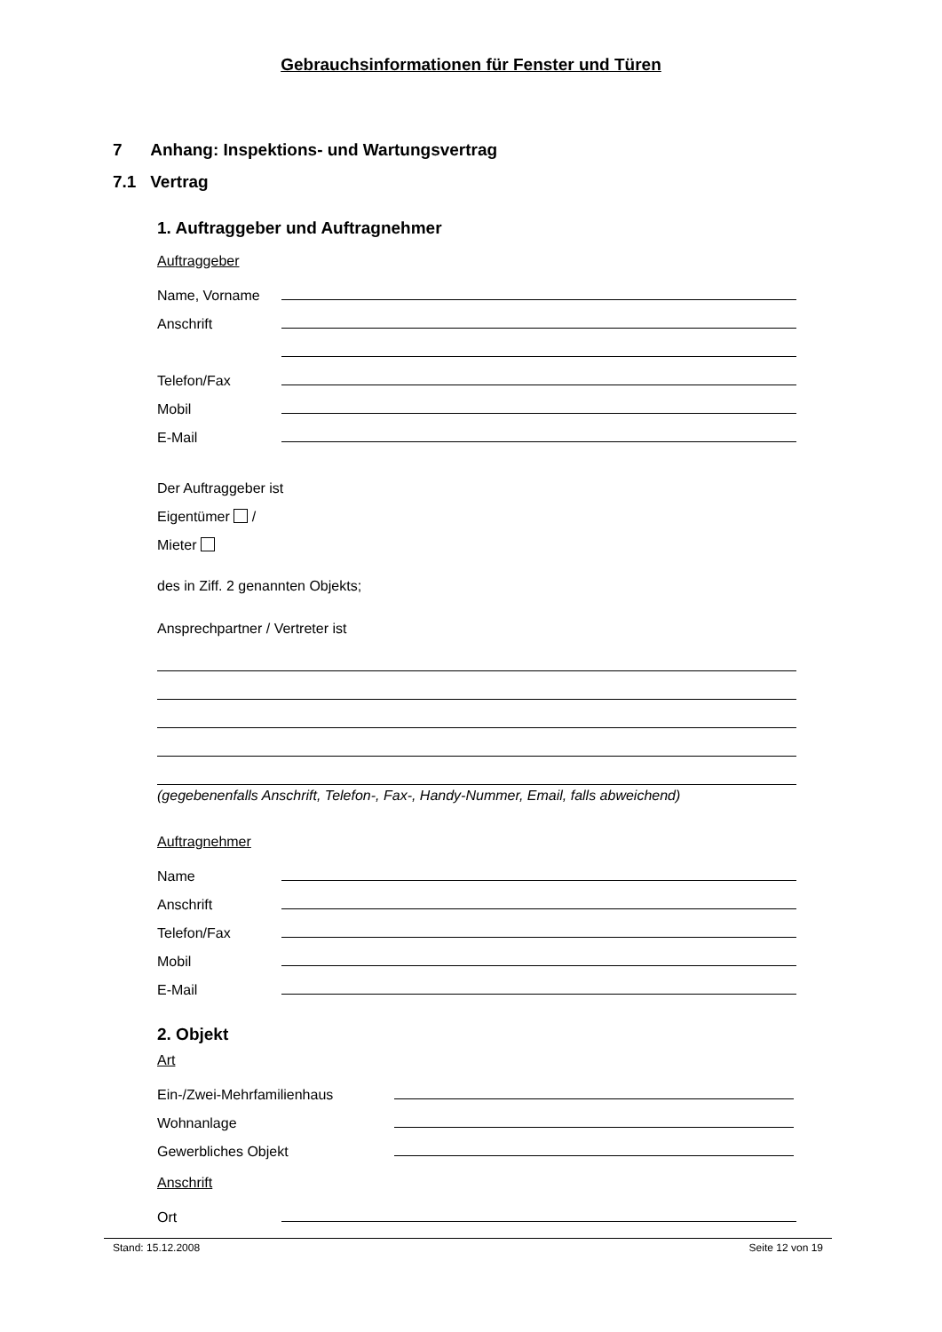Gebrauchsinformationen für Fenster und Türen
7 Anhang: Inspektions- und Wartungsvertrag
7.1 Vertrag
1. Auftraggeber und Auftragnehmer
Auftraggeber
Name, Vorname
Anschrift
Telefon/Fax
Mobil
E-Mail
Der Auftraggeber ist
Eigentümer /
Mieter
des in Ziff. 2 genannten Objekts;
Ansprechpartner / Vertreter ist
(gegebenenfalls Anschrift, Telefon-, Fax-, Handy-Nummer, Email, falls abweichend)
Auftragnehmer
Name
Anschrift
Telefon/Fax
Mobil
E-Mail
2. Objekt
Art
Ein-/Zwei-Mehrfamilienhaus
Wohnanlage
Gewerbliches Objekt
Anschrift
Ort
Stand: 15.12.2008 Seite 12 von 19